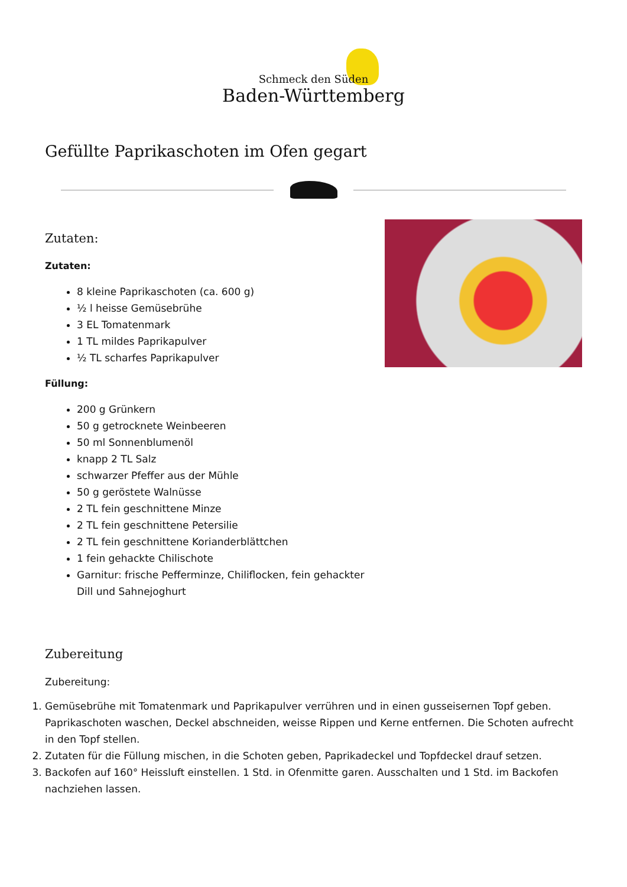Schmeck den Süden
Baden-Württemberg
Gefüllte Paprikaschoten im Ofen gegart
Zutaten:
Zutaten:
8 kleine Paprikaschoten (ca. 600 g)
½ l heisse Gemüsebrühe
3 EL Tomatenmark
1 TL mildes Paprikapulver
½ TL scharfes Paprikapulver
Füllung:
200 g Grünkern
50 g getrocknete Weinbeeren
50 ml Sonnenblumenöl
knapp 2 TL Salz
schwarzer Pfeffer aus der Mühle
50 g geröstete Walnüsse
2 TL fein geschnittene Minze
2 TL fein geschnittene Petersilie
2 TL fein geschnittene Korianderblättchen
1 fein gehackte Chilischote
Garnitur: frische Pefferminze, Chiliflocken, fein gehackter
Dill und Sahnejoghurt
Zubereitung
Zubereitung:
1. Gemüsebrühe mit Tomatenmark und Paprikapulver verrühren und in einen gusseisernen Topf geben. Paprikaschoten waschen, Deckel abschneiden, weisse Rippen und Kerne entfernen. Die Schoten aufrecht in den Topf stellen.
2. Zutaten für die Füllung mischen, in die Schoten geben, Paprikadeckel und Topfdeckel drauf setzen.
3. Backofen auf 160° Heissluft einstellen. 1 Std. in Ofenmitte garen. Ausschalten und 1 Std. im Backofen nachziehen lassen.